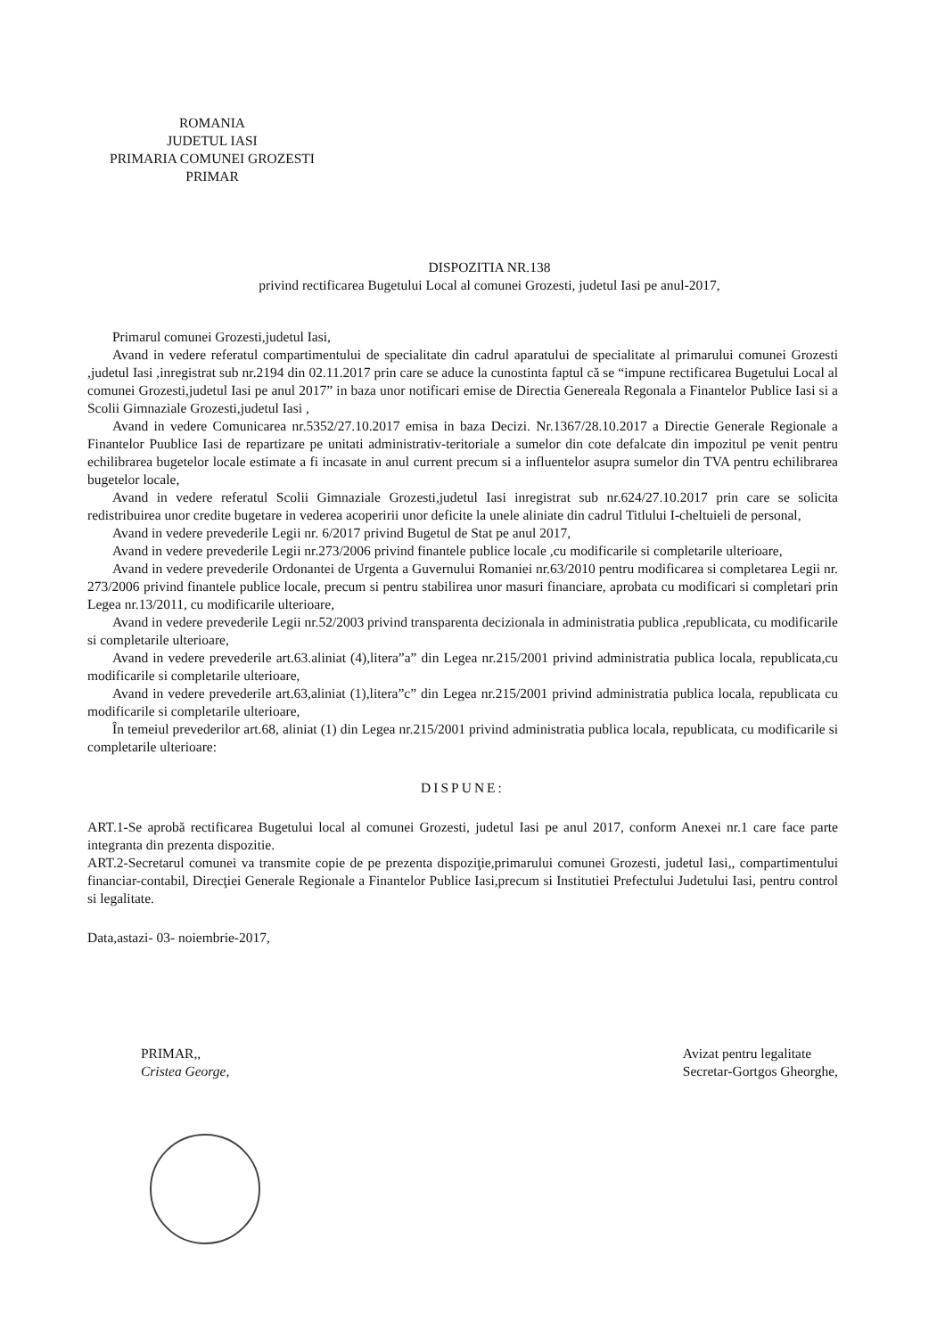ROMANIA
JUDETUL IASI
PRIMARIA COMUNEI GROZESTI
PRIMAR
DISPOZITIA NR.138
privind rectificarea Bugetului Local al comunei Grozesti, judetul Iasi pe anul-2017,
Primarul comunei Grozesti,judetul Iasi,
Avand in vedere referatul compartimentului de specialitate din cadrul aparatului de specialitate al primarului comunei Grozesti ,judetul Iasi ,inregistrat sub nr.2194 din 02.11.2017 prin care se aduce la cunostinta faptul că se “impune rectificarea Bugetului Local al comunei Grozesti,judetul Iasi pe anul 2017” in baza unor notificari emise de Directia Genereala Regonala a Finantelor Publice Iasi si a Scolii Gimnaziale Grozesti,judetul Iasi ,
Avand in vedere Comunicarea nr.5352/27.10.2017 emisa in baza Decizi. Nr.1367/28.10.2017 a Directie Generale Regionale a Finantelor Puublice Iasi de repartizare pe unitati administrativ-teritoriale a sumelor din cote defalcate din impozitul pe venit pentru echilibrarea bugetelor locale estimate a fi incasate in anul current precum si a influentelor asupra sumelor din TVA pentru echilibrarea bugetelor locale,
Avand in vedere referatul Scolii Gimnaziale Grozesti,judetul Iasi inregistrat sub nr.624/27.10.2017 prin care se solicita redistribuirea unor credite bugetare in vederea acoperirii unor deficite la unele aliniate din cadrul Titlului I-cheltuieli de personal,
Avand in vedere prevederile Legii nr. 6/2017 privind Bugetul de Stat pe anul 2017,
Avand in vedere prevederile Legii nr.273/2006 privind finantele publice locale ,cu modificarile si completarile ulterioare,
Avand in vedere prevederile Ordonantei de Urgenta a Guvernului Romaniei nr.63/2010 pentru modificarea si completarea Legii nr. 273/2006 privind finantele publice locale, precum si pentru stabilirea unor masuri financiare, aprobata cu modificari si completari prin Legea nr.13/2011, cu modificarile ulterioare,
Avand in vedere prevederile Legii nr.52/2003 privind transparenta decizionala in administratia publica ,republicata, cu modificarile si completarile ulterioare,
Avand in vedere prevederile art.63.aliniat (4),litera”a” din Legea nr.215/2001 privind administratia publica locala, republicata,cu modificarile si completarile ulterioare,
Avand in vedere prevederile art.63,aliniat (1),litera”c” din Legea nr.215/2001 privind administratia publica locala, republicata cu modificarile si completarile ulterioare,
În temeiul prevederilor art.68, aliniat (1) din Legea nr.215/2001 privind administratia publica locala, republicata, cu modificarile si completarile ulterioare:
DISPUNE:
ART.1-Se aprobă rectificarea Bugetului local al comunei Grozesti, judetul Iasi pe anul 2017, conform Anexei nr.1 care face parte integranta din prezenta dispozitie.
ART.2-Secretarul comunei va transmite copie de pe prezenta dispoziţie,primarului comunei Grozesti, judetul Iasi,, compartimentului financiar-contabil, Direcţiei Generale Regionale a Finantelor Publice Iasi,precum si Institutiei Prefectului Judetului Iasi, pentru control si legalitate.
Data,astazi- 03- noiembrie-2017,
PRIMAR,,
Cristea George,
Avizat pentru legalitate
Secretar-Gortgos Gheorghe,